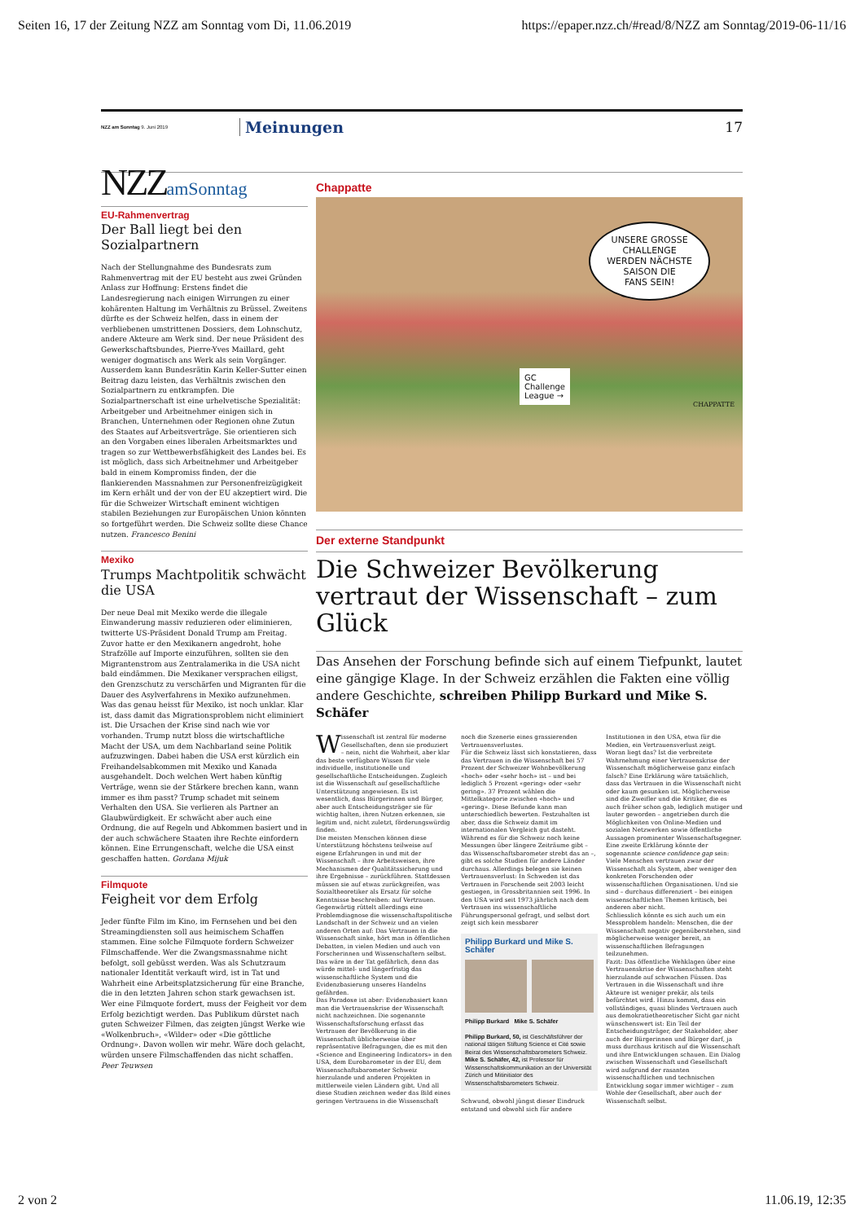Seiten 16, 17 der Zeitung NZZ am Sonntag vom Di, 11.06.2019 https://epaper.nzz.ch/#read/8/NZZ am Sonntag/2019-06-11/16
NZZ am Sonntag 9. Juni 2019 Meinungen 17
NZZamSonntag
EU-Rahmenvertrag
Der Ball liegt bei den Sozialpartnern
Nach der Stellungnahme des Bundesrats zum Rahmenvertrag mit der EU besteht aus zwei Gründen Anlass zur Hoffnung: Erstens findet die Landesregierung nach einigen Wirrungen zu einer kohärenten Haltung im Verhältnis zu Brüssel. Zweitens dürfte es der Schweiz helfen, dass in einem der verbliebenen umstrittenen Dossiers, dem Lohnschutz, andere Akteure am Werk sind. Der neue Präsident des Gewerkschaftsbundes, Pierre-Yves Maillard, geht weniger dogmatisch ans Werk als sein Vorgänger. Ausserdem kann Bundesrätin Karin Keller-Sutter einen Beitrag dazu leisten, das Verhältnis zwischen den Sozialpartnern zu entkrampfen. Die Sozialpartnerschaft ist eine urhelvetische Spezialität: Arbeitgeber und Arbeitnehmer einigen sich in Branchen, Unternehmen oder Regionen ohne Zutun des Staates auf Arbeitsverträge. Sie orientieren sich an den Vorgaben eines liberalen Arbeitsmarktes und tragen so zur Wettbewerbsfähigkeit des Landes bei. Es ist möglich, dass sich Arbeitnehmer und Arbeitgeber bald in einem Kompromiss finden, der die flankierenden Massnahmen zur Personenfreizügigkeit im Kern erhält und der von der EU akzeptiert wird. Die für die Schweizer Wirtschaft eminent wichtigen stabilen Beziehungen zur Europäischen Union könnten so fortgeführt werden. Die Schweiz sollte diese Chance nutzen. Francesco Benini
Mexiko
Trumps Machtpolitik schwächt die USA
Der neue Deal mit Mexiko werde die illegale Einwanderung massiv reduzieren oder eliminieren, twitterte US-Präsident Donald Trump am Freitag. Zuvor hatte er den Mexikanern angedroht, hohe Strafzölle auf Importe einzuführen, sollten sie den Migrantenstrom aus Zentralamerika in die USA nicht bald eindämmen. Die Mexikaner versprachen eiligst, den Grenzschutz zu verschärfen und Migranten für die Dauer des Asylverfahrens in Mexiko aufzunehmen. Was das genau heisst für Mexiko, ist noch unklar. Klar ist, dass damit das Migrationsproblem nicht eliminiert ist. Die Ursachen der Krise sind nach wie vor vorhanden. Trump nutzt bloss die wirtschaftliche Macht der USA, um dem Nachbarland seine Politik aufzuzwingen. Dabei haben die USA erst kürzlich ein Freihandelsabkommen mit Mexiko und Kanada ausgehandelt. Doch welchen Wert haben künftig Verträge, wenn sie der Stärkere brechen kann, wann immer es ihm passt? Trump schadet mit seinem Verhalten den USA. Sie verlieren als Partner an Glaubwürdigkeit. Er schwächt aber auch eine Ordnung, die auf Regeln und Abkommen basiert und in der auch schwächere Staaten ihre Rechte einfordern können. Eine Errungenschaft, welche die USA einst geschaffen hatten. Gordana Mijuk
Filmquote
Feigheit vor dem Erfolg
Jeder fünfte Film im Kino, im Fernsehen und bei den Streamingdiensten soll aus heimischem Schaffen stammen. Eine solche Filmquote fordern Schweizer Filmschaffende. Wer die Zwangsmassnahme nicht befolgt, soll gebüsst werden. Was als Schutzraum nationaler Identität verkauft wird, ist in Tat und Wahrheit eine Arbeitsplatzsicherung für eine Branche, die in den letzten Jahren schon stark gewachsen ist. Wer eine Filmquote fordert, muss der Feigheit vor dem Erfolg bezichtigt werden. Das Publikum dürstet nach guten Schweizer Filmen, das zeigten jüngst Werke wie «Wolkenbruch», «Wilder» oder «Die göttliche Ordnung». Davon wollen wir mehr. Wäre doch gelacht, würden unsere Filmschaffenden das nicht schaffen. Peer Teuwsen
Chappatte
UNSERE GROSSE
CHALLENGE
WERDEN NÄCHSTE
SAISON DIE
FANS SEIN!
GC
Challenge
League →
CHAPPATTE
Der externe Standpunkt
Die Schweizer Bevölkerung vertraut der Wissenschaft – zum Glück
Das Ansehen der Forschung befinde sich auf einem Tiefpunkt, lautet eine gängige Klage. In der Schweiz erzählen die Fakten eine völlig andere Geschichte, schreiben Philipp Burkard und Mike S. Schäfer
Wissenschaft ist zentral für moderne Gesellschaften, denn sie produziert – nein, nicht die Wahrheit, aber klar das beste verfügbare Wissen für viele individuelle, institutionelle und gesellschaftliche Entscheidungen. Zugleich ist die Wissenschaft auf gesellschaftliche Unterstützung angewiesen. Es ist wesentlich, dass Bürgerinnen und Bürger, aber auch Entscheidungsträger sie für wichtig halten, ihren Nutzen erkennen, sie legitim und, nicht zuletzt, förderungswürdig finden.
Die meisten Menschen können diese Unterstützung höchstens teilweise auf eigene Erfahrungen in und mit der Wissenschaft – ihre Arbeitsweisen, ihre Mechanismen der Qualitätssicherung und ihre Ergebnisse – zurückführen. Stattdessen müssen sie auf etwas zurückgreifen, was Sozialtheoretiker als Ersatz für solche Kenntnisse beschreiben: auf Vertrauen.
Gegenwärtig rüttelt allerdings eine Problemdiagnose die wissenschaftspolitische Landschaft in der Schweiz und an vielen anderen Orten auf: Das Vertrauen in die Wissenschaft sinke, hört man in öffentlichen Debatten, in vielen Medien und auch von Forscherinnen und Wissenschaftern selbst. Das wäre in der Tat gefährlich, denn das würde mittel- und längerfristig das wissenschaftliche System und die Evidenzbasierung unseres Handelns gefährden.
Das Paradoxe ist aber: Evidenzbasiert kann man die Vertrauenskrise der Wissenschaft nicht nachzeichnen. Die sogenannte Wissenschaftsforschung erfasst das Vertrauen der Bevölkerung in die Wissenschaft üblicherweise über repräsentative Befragungen, die es mit den «Science and Engineering Indicators» in den USA, dem Eurobarometer in der EU, dem Wissenschaftsbarometer Schweiz hierzulande und anderen Projekten in mittlerweile vielen Ländern gibt. Und all diese Studien zeichnen weder das Bild eines geringen Vertrauens in die Wissenschaft noch die Szenerie eines grassierenden Vertrauensverlustes.
Für die Schweiz lässt sich konstatieren, dass das Vertrauen in die Wissenschaft bei 57 Prozent der Schweizer Wohnbevölkerung «hoch» oder «sehr hoch» ist – und bei lediglich 5 Prozent «gering» oder «sehr gering». 37 Prozent wählen die Mittelkategorie zwischen «hoch» und «gering». Diese Befunde kann man unterschiedlich bewerten. Festzuhalten ist aber, dass die Schweiz damit im internationalen Vergleich gut dasteht.
Während es für die Schweiz noch keine Messungen über längere Zeiträume gibt – das Wissenschaftsbarometer strebt das an –, gibt es solche Studien für andere Länder durchaus. Allerdings belegen sie keinen Vertrauensverlust: In Schweden ist das Vertrauen in Forschende seit 2003 leicht gestiegen, in Grossbritannien seit 1996. In den USA wird seit 1973 jährlich nach dem Vertrauen ins wissenschaftliche Führungspersonal gefragt, und selbst dort zeigt sich kein messbarer
Philipp Burkard und Mike S. Schäfer
Philipp Burkard Mike S. Schäfer
Philipp Burkard, 50, ist Geschäftsführer der national tätigen Stiftung Science et Cité sowie Beirat des Wissenschaftsbarometers Schweiz.
Mike S. Schäfer, 42, ist Professor für Wissenschaftskommunikation an der Universität Zürich und Mitinitiator des Wissenschaftsbarometers Schweiz.
Schwund, obwohl jüngst dieser Eindruck entstand und obwohl sich für andere Institutionen in den USA, etwa für die Medien, ein Vertrauensverlust zeigt.
Woran liegt das? Ist die verbreitete Wahrnehmung einer Vertrauenskrise der Wissenschaft möglicherweise ganz einfach falsch? Eine Erklärung wäre tatsächlich, dass das Vertrauen in die Wissenschaft nicht oder kaum gesunken ist. Möglicherweise sind die Zweifler und die Kritiker, die es auch früher schon gab, lediglich mutiger und lauter geworden – angetrieben durch die Möglichkeiten von Online-Medien und sozialen Netzwerken sowie öffentliche Aussagen prominenter Wissenschaftsgegner.
Eine zweite Erklärung könnte der sogenannte science confidence gap sein: Viele Menschen vertrauen zwar der Wissenschaft als System, aber weniger den konkreten Forschenden oder wissenschaftlichen Organisationen. Und sie sind – durchaus differenziert – bei einigen wissenschaftlichen Themen kritisch, bei anderen aber nicht.
Schliesslich könnte es sich auch um ein Messproblem handeln: Menschen, die der Wissenschaft negativ gegenüberstehen, sind möglicherweise weniger bereit, an wissenschaftlichen Befragungen teilzunehmen.
Fazit: Das öffentliche Wehklagen über eine Vertrauenskrise der Wissenschaften steht hierzulande auf schwachen Füssen. Das Vertrauen in die Wissenschaft und ihre Akteure ist weniger prekär, als teils befürchtet wird. Hinzu kommt, dass ein vollständiges, quasi blindes Vertrauen auch aus demokratietheoretischer Sicht gar nicht wünschenswert ist: Ein Teil der Entscheidungsträger, der Stakeholder, aber auch der Bürgerinnen und Bürger darf, ja muss durchaus kritisch auf die Wissenschaft und ihre Entwicklungen schauen. Ein Dialog zwischen Wissenschaft und Gesellschaft wird aufgrund der rasanten wissenschaftlichen und technischen Entwicklung sogar immer wichtiger – zum Wohle der Gesellschaft, aber auch der Wissenschaft selbst.
2 von 2 11.06.19, 12:35